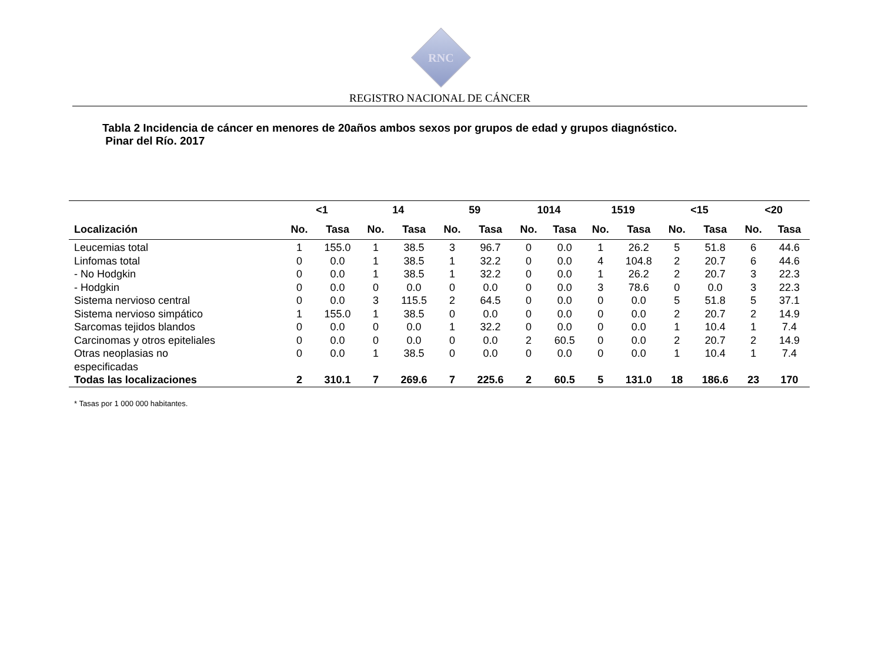RNC
REGISTRO NACIONAL DE CÁNCER
Tabla 2 Incidencia de cáncer en menores de 20años ambos sexos por grupos de edad y grupos diagnóstico.
Pinar del Río. 2017
| | <1 | | 14 | | 59 | | 1014 | | 1519 | | <15 | | <20 | |
| --- | --- | --- | --- | --- | --- | --- | --- | --- | --- | --- | --- | --- | --- | --- |
| Localización | No. | Tasa | No. | Tasa | No. | Tasa | No. | Tasa | No. | Tasa | No. | Tasa | No. | Tasa |
| Leucemias total | 1 | 155.0 | 1 | 38.5 | 3 | 96.7 | 0 | 0.0 | 1 | 26.2 | 5 | 51.8 | 6 | 44.6 |
| Linfomas total | 0 | 0.0 | 1 | 38.5 | 1 | 32.2 | 0 | 0.0 | 4 | 104.8 | 2 | 20.7 | 6 | 44.6 |
| - No Hodgkin | 0 | 0.0 | 1 | 38.5 | 1 | 32.2 | 0 | 0.0 | 1 | 26.2 | 2 | 20.7 | 3 | 22.3 |
| - Hodgkin | 0 | 0.0 | 0 | 0.0 | 0 | 0.0 | 0 | 0.0 | 3 | 78.6 | 0 | 0.0 | 3 | 22.3 |
| Sistema nervioso central | 0 | 0.0 | 3 | 115.5 | 2 | 64.5 | 0 | 0.0 | 0 | 0.0 | 5 | 51.8 | 5 | 37.1 |
| Sistema nervioso simpático | 1 | 155.0 | 1 | 38.5 | 0 | 0.0 | 0 | 0.0 | 0 | 0.0 | 2 | 20.7 | 2 | 14.9 |
| Sarcomas tejidos blandos | 0 | 0.0 | 0 | 0.0 | 1 | 32.2 | 0 | 0.0 | 0 | 0.0 | 1 | 10.4 | 1 | 7.4 |
| Carcinomas y otros epiteliales | 0 | 0.0 | 0 | 0.0 | 0 | 0.0 | 2 | 60.5 | 0 | 0.0 | 2 | 20.7 | 2 | 14.9 |
| Otras neoplasias no especificadas | 0 | 0.0 | 1 | 38.5 | 0 | 0.0 | 0 | 0.0 | 0 | 0.0 | 1 | 10.4 | 1 | 7.4 |
| Todas las localizaciones | 2 | 310.1 | 7 | 269.6 | 7 | 225.6 | 2 | 60.5 | 5 | 131.0 | 18 | 186.6 | 23 | 170 |
* Tasas por 1 000 000 habitantes.